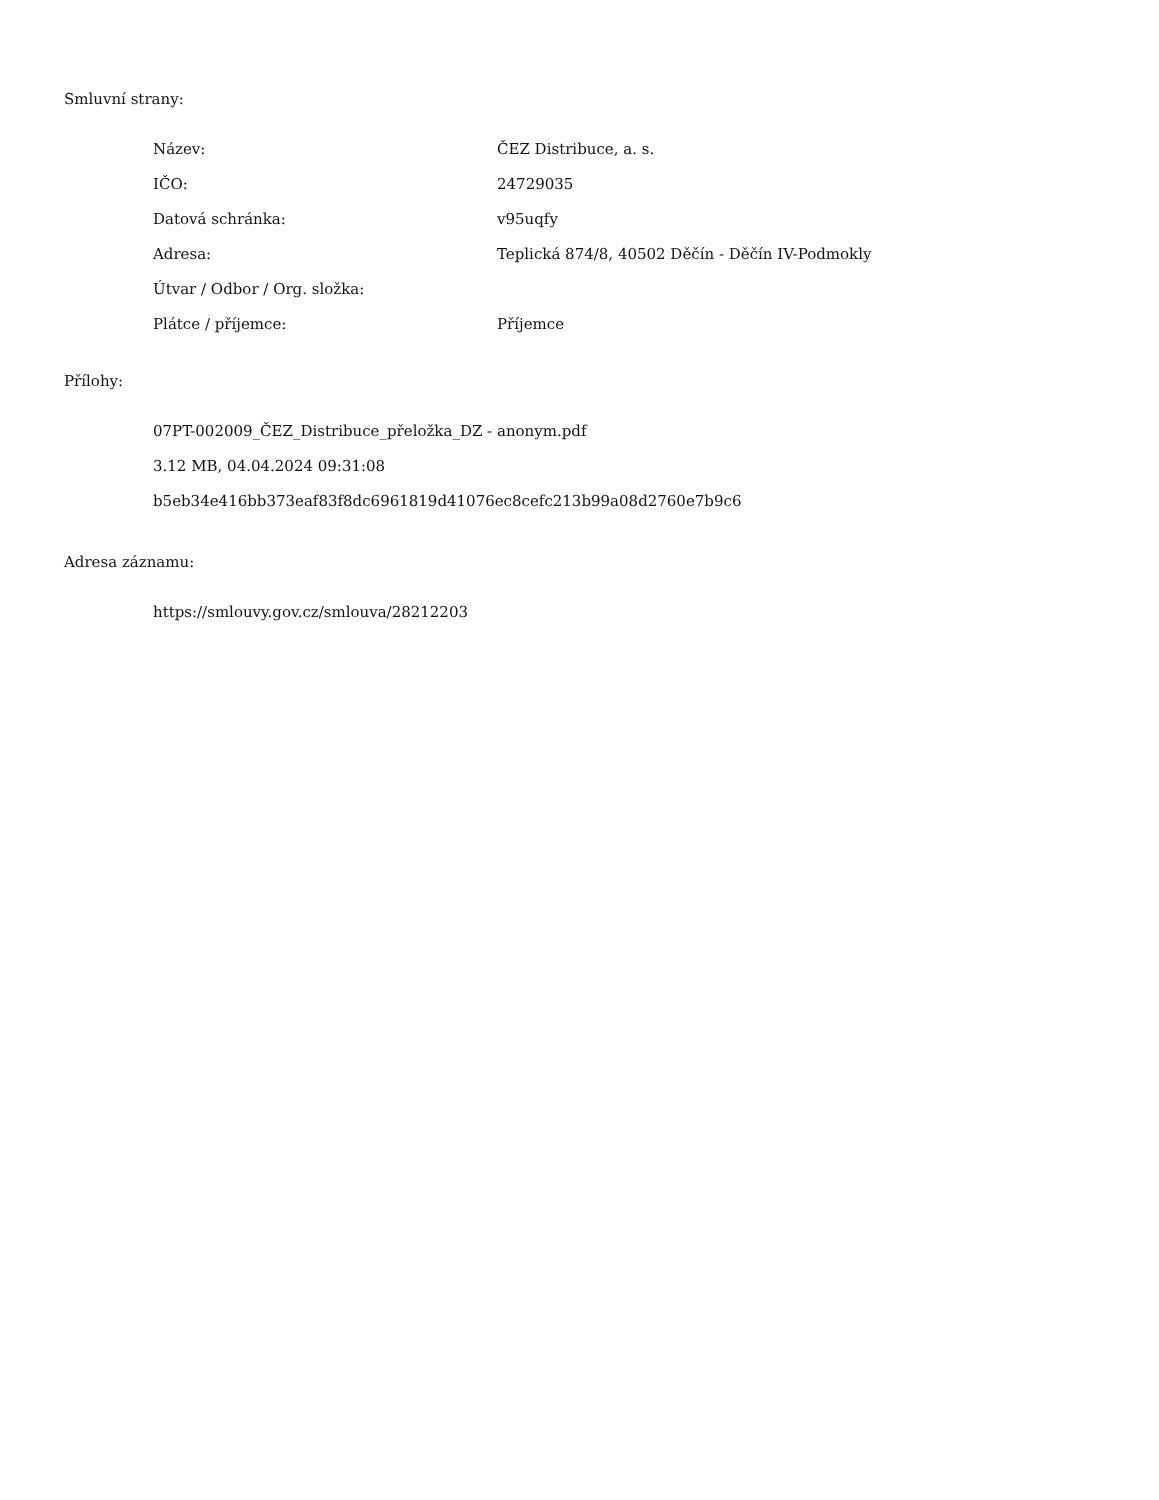Smluvní strany:
| Název: | ČEZ Distribuce, a. s. |
| IČO: | 24729035 |
| Datová schránka: | v95uqfy |
| Adresa: | Teplická 874/8, 40502 Děčín - Děčín IV-Podmokly |
| Útvar / Odbor / Org. složka: | |
| Plátce / příjemce: | Příjemce |
Přílohy:
07PT-002009_ČEZ_Distribuce_přeložka_DZ - anonym.pdf
3.12 MB, 04.04.2024 09:31:08
b5eb34e416bb373eaf83f8dc6961819d41076ec8cefc213b99a08d2760e7b9c6
Adresa záznamu:
https://smlouvy.gov.cz/smlouva/28212203